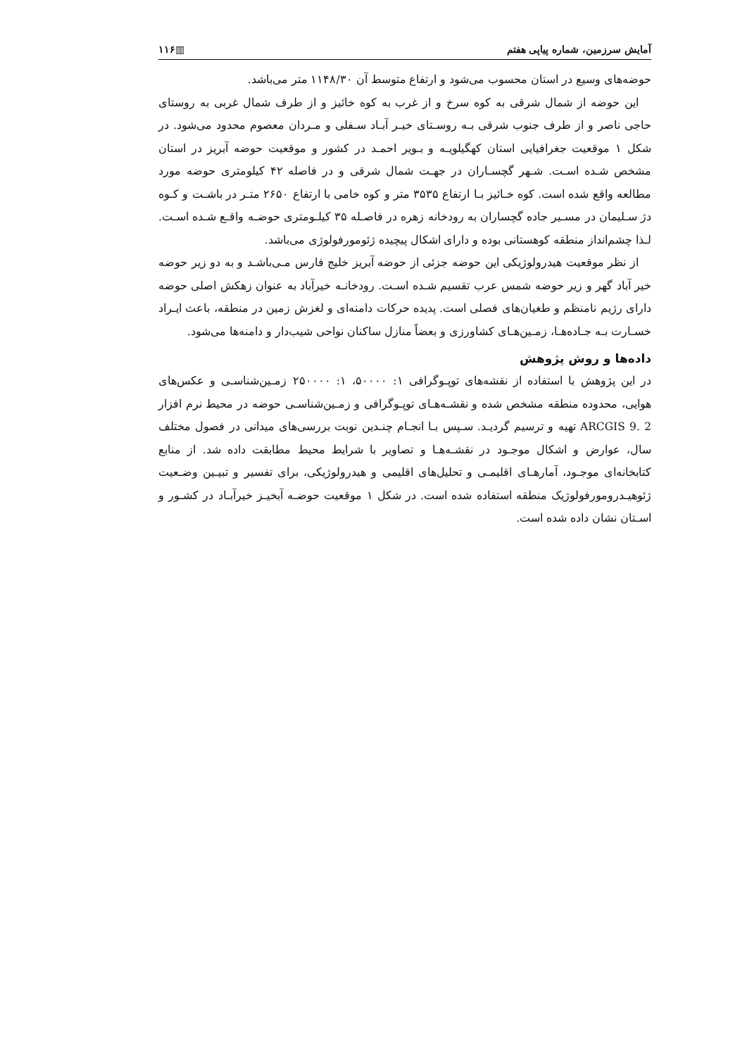آمایش سرزمین، شماره پیاپی هفتم ▥۱۱۶
حوضه‌های وسیع در استان محسوب می‌شود و ارتفاع متوسط آن ۱۱۴۸/۳۰ متر می‌باشد.
این حوضه از شمال شرقی به کوه سرخ و از غرب به کوه خائیز و از طرف شمال غربی به روستای حاجی ناصر و از طرف جنوب شرقی بـه روسـتای خیـر آبـاد سـفلی و مـردان معصوم محدود می‌شود. در شکل ۱ موقعیت جغرافیایی استان کهگیلویـه و بـویر احمـد در کشور و موقعیت حوضه آبریز در استان مشخص شـده اسـت. شـهر گچسـاران در جهـت شمال شرقی و در فاصله ۴۲ کیلومتری حوضه مورد مطالعه واقع شده است. کوه خـائیز بـا ارتفاع ۳۵۳۵ متر و کوه خامی با ارتفاع ۲۶۵۰ متـر در باشـت و کـوه دژ سـلیمان در مسـیر جاده گچساران به رودخانه زهره در فاصـله ۳۵ کیلـومتری حوضـه واقـع شـده اسـت. لـذا چشم‌انداز منطقه کوهستانی بوده و دارای اشکال پیچیده ژئومورفولوژی می‌باشد.
از نظر موقعیت هیدرولوژیکی این حوضه جزئی از حوضه آبریز خلیج فارس مـی‌باشـد و به دو زیر حوضه خیر آباد گهر و زیر حوضه شمس عرب تقسیم شـده اسـت. رودخانـه خیرآباد به عنوان زهکش اصلی حوضه دارای رژیم نامنظم و طغیان‌های فصلی است. پدیده حرکات دامنه‌ای و لغزش زمین در منطقه، باعث ایـراد خسـارت بـه جـاده‌هـا، زمـین‌هـای کشاورزی و بعضاً منازل ساکنان نواحی شیب‌دار و دامنه‌ها می‌شود.
داده‌ها و روش پژوهش
در این پژوهش با استفاده از نقشه‌های توپـوگرافی ۱: ۵۰۰۰۰، ۱: ۲۵۰۰۰۰ زمـین‌شناسـی و عکس‌های هوایی، محدوده منطقه مشخص شده و نقشـه‌هـای توپـوگرافی و زمـین‌شناسـی حوضه در محیط نرم افزار ARCGIS 9. 2 تهیه و ترسیم گردیـد. سـپس بـا انجـام چنـدین نوبت بررسی‌های میدانی در فصول مختلف سال، عوارض و اشکال موجـود در نقشـه‌هـا و تصاویر با شرایط محیط مطابقت داده شد. از منابع کتابخانه‌ای موجـود، آمارهـای اقلیمـی و تحلیل‌های اقلیمی و هیدرولوژیکی، برای تفسیر و تبیـین وضـعیت ژئوهیـدرومورفولوژیک منطقه استفاده شده است. در شکل ۱ موقعیت حوضـه آبخیـز خیرآبـاد در کشـور و اسـتان نشان داده شده است.